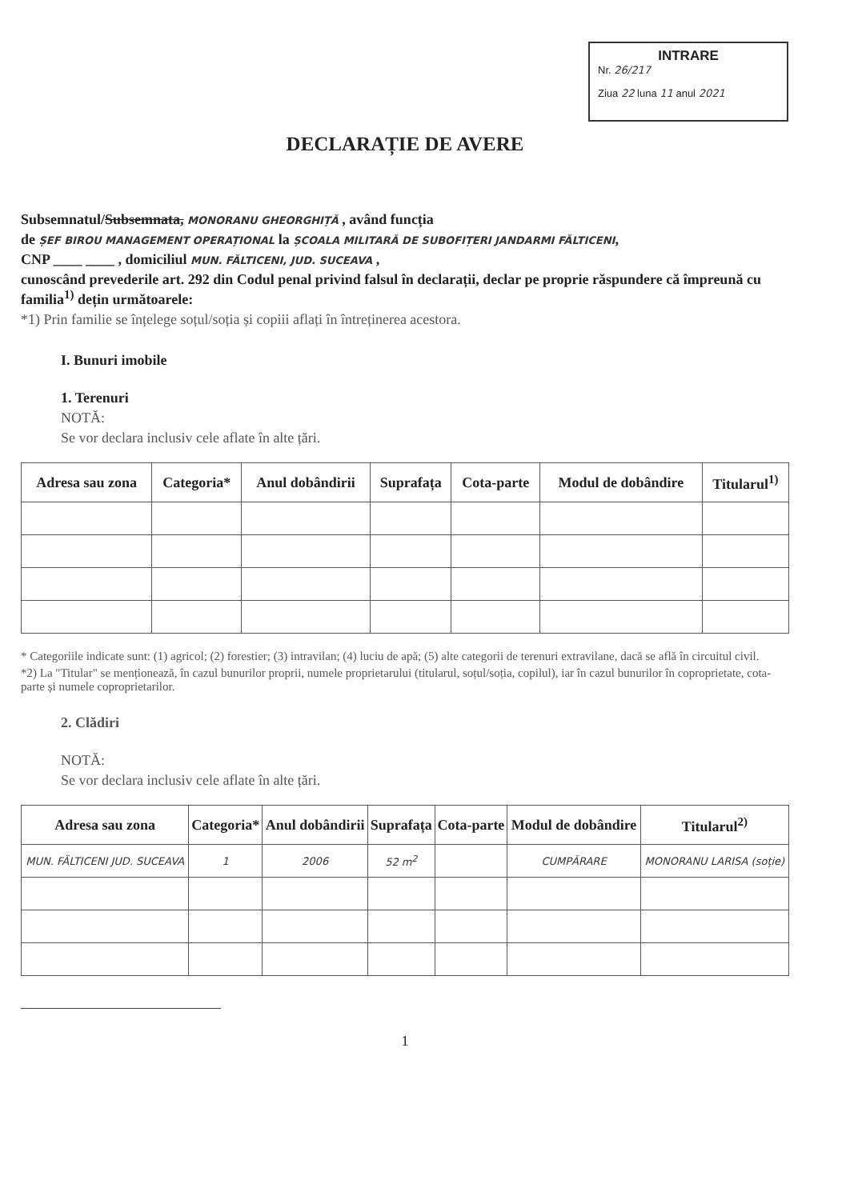INTRARE
Nr. 26/217
Ziua 22 luna 11 anul 2021
DECLARAȚIE DE AVERE
Subsemnatul/Subsemnata, MONORANU GHEORGHIȚĂ , având funcția
de ȘEF BIROU MANAGEMENT OPERAȚIONAL la ȘCOALA MILITARĂ DE SUBOFIȚERI JANDARMI FĂLTICENI,
CNP ____ ____ , domiciliul MUN. FĂLTICENI, JUD. SUCEAVA ,
cunoscând prevederile art. 292 din Codul penal privind falsul în declarații, declar pe proprie răspundere că împreună cu familia<sup>1)</sup> dețin următoarele:
*1) Prin familie se înțelege soțul/soția și copiii aflați în întreținerea acestora.
I. Bunuri imobile
1. Terenuri
NOTĂ:
Se vor declara inclusiv cele aflate în alte țări.
| Adresa sau zona | Categoria* | Anul dobândirii | Suprafața | Cota-parte | Modul de dobândire | Titularul<sup>1)</sup> |
| --- | --- | --- | --- | --- | --- | --- |
* Categoriile indicate sunt: (1) agricol; (2) forestier; (3) intravilan; (4) luciu de apă; (5) alte categorii de terenuri extravilane, dacă se află în circuitul civil.
*2) La "Titular" se menționează, în cazul bunurilor proprii, numele proprietarului (titularul, soțul/soția, copilul), iar în cazul bunurilor în coproprietate, cota-parte și numele coproprietarilor.
2. Clădiri
NOTĂ:
Se vor declara inclusiv cele aflate în alte țări.
| Adresa sau zona | Categoria* | Anul dobândirii | Suprafața | Cota-parte | Modul de dobândire | Titularul<sup>2)</sup> |
| --- | --- | --- | --- | --- | --- | --- |
| MUN. FĂLTICENI JUD. SUCEAVA | 1 | 2006 | 52 m<sup>2</sup> | | CUMPĂRARE | MONORANU LARISA (soție) |
1